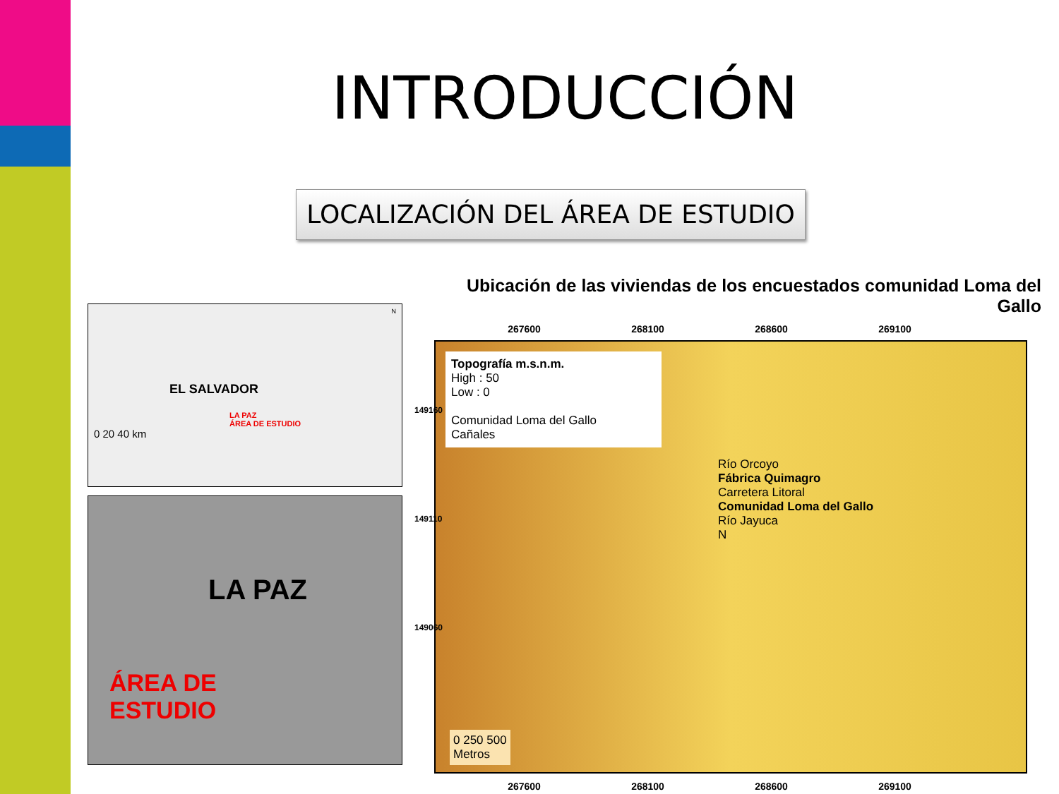INTRODUCCIÓN
LOCALIZACIÓN DEL ÁREA DE ESTUDIO
EL SALVADOR
LA PAZ
ÁREA DE ESTUDIO
0 20 40 km
N
LA PAZ
ÁREA DE
ESTUDIO
Ubicación de las viviendas de los encuestados comunidad Loma del Gallo
267600 268100 268600 269100
Topografía m.s.n.m.
High : 50
Low : 0
Comunidad Loma del Gallo
Cañales
Río Orcoyo
Fábrica Quimagro
Carretera Litoral
Comunidad Loma del Gallo
Río Jayuca
N
0 250 500
Metros
149160
149110
149060
267600 268100 268600 269100